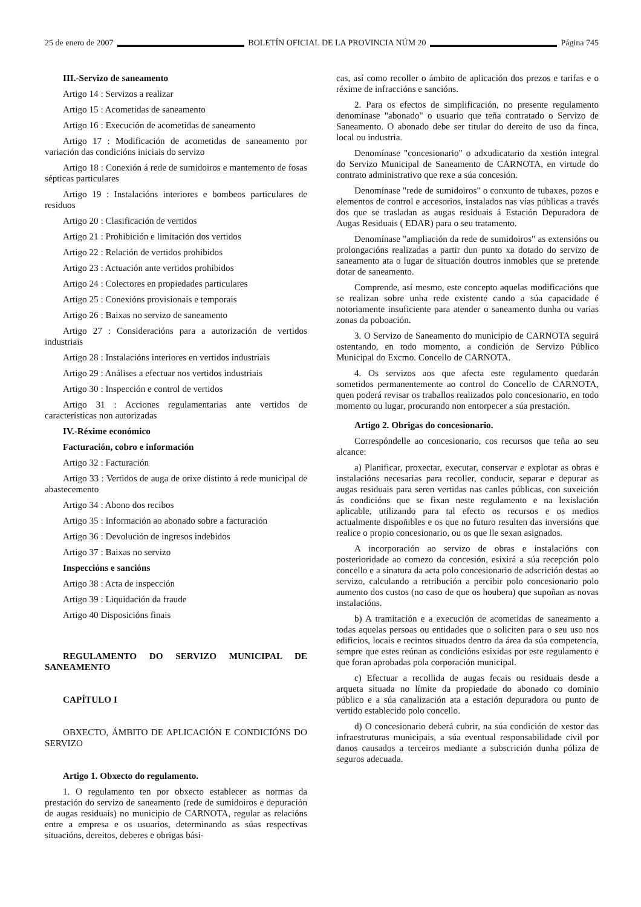25 de enero de 2007 BOLETÍN OFICIAL DE LA PROVINCIA NÚM 20 Página 745
III.-Servizo de saneamento
Artigo 14 : Servizos a realizar
Artigo 15 : Acometidas de saneamento
Artigo 16 : Execución de acometidas de saneamento
Artigo 17 : Modificación de acometidas de saneamento por variación das condicións iniciais do servizo
Artigo 18 : Conexión á rede de sumidoiros e mantemento de fosas sépticas particulares
Artigo 19 : Instalacións interiores e bombeos particulares de residuos
Artigo 20 : Clasificación de vertidos
Artigo 21 : Prohibición e limitación dos vertidos
Artigo 22 : Relación de vertidos prohibidos
Artigo 23 : Actuación ante vertidos prohibidos
Artigo 24 : Colectores en propiedades particulares
Artigo 25 : Conexións provisionais e temporais
Artigo 26 : Baixas no servizo de saneamento
Artigo 27 : Consideracións para a autorización de vertidos industriais
Artigo 28 : Instalacións interiores en vertidos industriais
Artigo 29 : Análises a efectuar nos vertidos industriais
Artigo 30 : Inspección e control de vertidos
Artigo 31 : Acciones regulamentarias ante vertidos de características non autorizadas
IV.-Réxime económico
Facturación, cobro e información
Artigo 32 : Facturación
Artigo 33 : Vertidos de auga de orixe distinto á rede municipal de abastecemento
Artigo 34 : Abono dos recibos
Artigo 35 : Información ao abonado sobre a facturación
Artigo 36 : Devolución de ingresos indebidos
Artigo 37 : Baixas no servizo
Inspeccións e sancións
Artigo 38 : Acta de inspección
Artigo 39 : Liquidación da fraude
Artigo 40 Disposicións finais
REGULAMENTO DO SERVIZO MUNICIPAL DE SANEAMENTO
CAPÍTULO I
OBXECTO, ÁMBITO DE APLICACIÓN E CONDICIÓNS DO SERVIZO
Artigo 1. Obxecto do regulamento.
1. O regulamento ten por obxecto establecer as normas da prestación do servizo de saneamento (rede de sumidoiros e depuración de augas residuais) no municipio de CARNOTA, regular as relacións entre a empresa e os usuarios, determinando as súas respectivas situacións, dereitos, deberes e obrigas bási-
cas, así como recoller o ámbito de aplicación dos prezos e tarifas e o réxime de infraccións e sancións.
2. Para os efectos de simplificación, no presente regulamento denomínase "abonado" o usuario que teña contratado o Servizo de Saneamento. O abonado debe ser titular do dereito de uso da finca, local ou industria.
Denomínase "concesionario" o adxudicatario da xestión integral do Servizo Municipal de Saneamento de CARNOTA, en virtude do contrato administrativo que rexe a súa concesión.
Denomínase "rede de sumidoiros" o conxunto de tubaxes, pozos e elementos de control e accesorios, instalados nas vías públicas a través dos que se trasladan as augas residuais á Estación Depuradora de Augas Residuais ( EDAR) para o seu tratamento.
Denomínase "ampliación da rede de sumidoiros" as extensións ou prolongacións realizadas a partir dun punto xa dotado do servizo de saneamento ata o lugar de situación doutros inmobles que se pretende dotar de saneamento.
Comprende, así mesmo, este concepto aquelas modificacións que se realizan sobre unha rede existente cando a súa capacidade é notoriamente insuficiente para atender o saneamento dunha ou varias zonas da poboación.
3. O Servizo de Saneamento do municipio de CARNOTA seguirá ostentando, en todo momento, a condición de Servizo Público Municipal do Excmo. Concello de CARNOTA.
4. Os servizos aos que afecta este regulamento quedarán sometidos permanentemente ao control do Concello de CARNOTA, quen poderá revisar os traballos realizados polo concesionario, en todo momento ou lugar, procurando non entorpecer a súa prestación.
Artigo 2. Obrigas do concesionario.
Correspóndelle ao concesionario, cos recursos que teña ao seu alcance:
a) Planificar, proxectar, executar, conservar e explotar as obras e instalacións necesarias para recoller, conducir, separar e depurar as augas residuais para seren vertidas nas canles públicas, con suxeición ás condicións que se fixan neste regulamento e na lexislación aplicable, utilizando para tal efecto os recursos e os medios actualmente dispoñibles e os que no futuro resulten das inversións que realice o propio concesionario, ou os que lle sexan asignados.
A incorporación ao servizo de obras e instalacións con posterioridade ao comezo da concesión, esixirá a súa recepción polo concello e a sinatura da acta polo concesionario de adscrición destas ao servizo, calculando a retribución a percibir polo concesionario polo aumento dos custos (no caso de que os houbera) que supoñan as novas instalacións.
b) A tramitación e a execución de acometidas de saneamento a todas aquelas persoas ou entidades que o soliciten para o seu uso nos edificios, locais e recintos situados dentro da área da súa competencia, sempre que estes reúnan as condicións esixidas por este regulamento e que foran aprobadas pola corporación municipal.
c) Efectuar a recollida de augas fecais ou residuais desde a arqueta situada no límite da propiedade do abonado co dominio público e a súa canalización ata a estación depuradora ou punto de vertido establecido polo concello.
d) O concesionario deberá cubrir, na súa condición de xestor das infraestruturas municipais, a súa eventual responsabilidade civil por danos causados a terceiros mediante a subscrición dunha póliza de seguros adecuada.